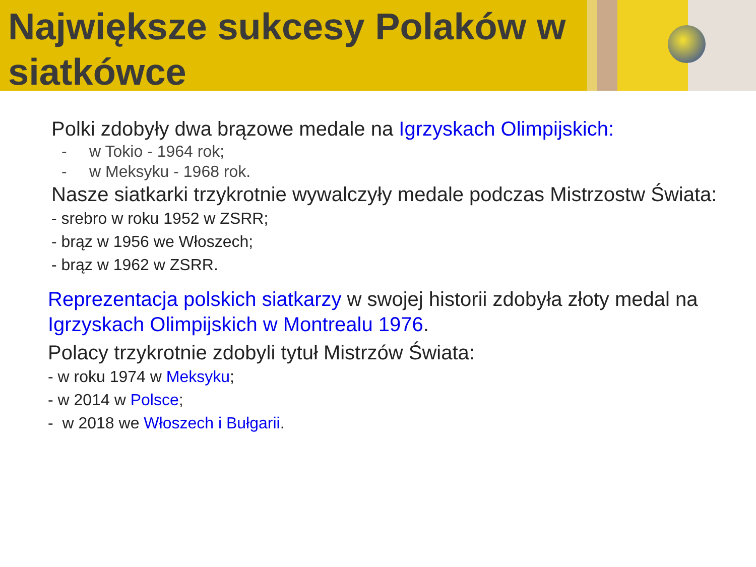Największe sukcesy Polaków w siatkówce
Polki zdobyły dwa brązowe medale na Igrzyskach Olimpijskich:
- w Tokio - 1964 rok;
- w Meksyku - 1968 rok.
Nasze siatkarki trzykrotnie wywalczyły medale podczas Mistrzostw Świata:
- srebro w roku 1952 w ZSRR;
- brąz w 1956 we Włoszech;
- brąz w 1962 w ZSRR.
Reprezentacja polskich siatkarzy w swojej historii zdobyła złoty medal na Igrzyskach Olimpijskich w Montrealu 1976.
Polacy trzykrotnie zdobyli tytuł Mistrzów Świata:
- w roku 1974 w Meksyku;
- w 2014 w Polsce;
- w 2018 we Włoszech i Bułgarii.